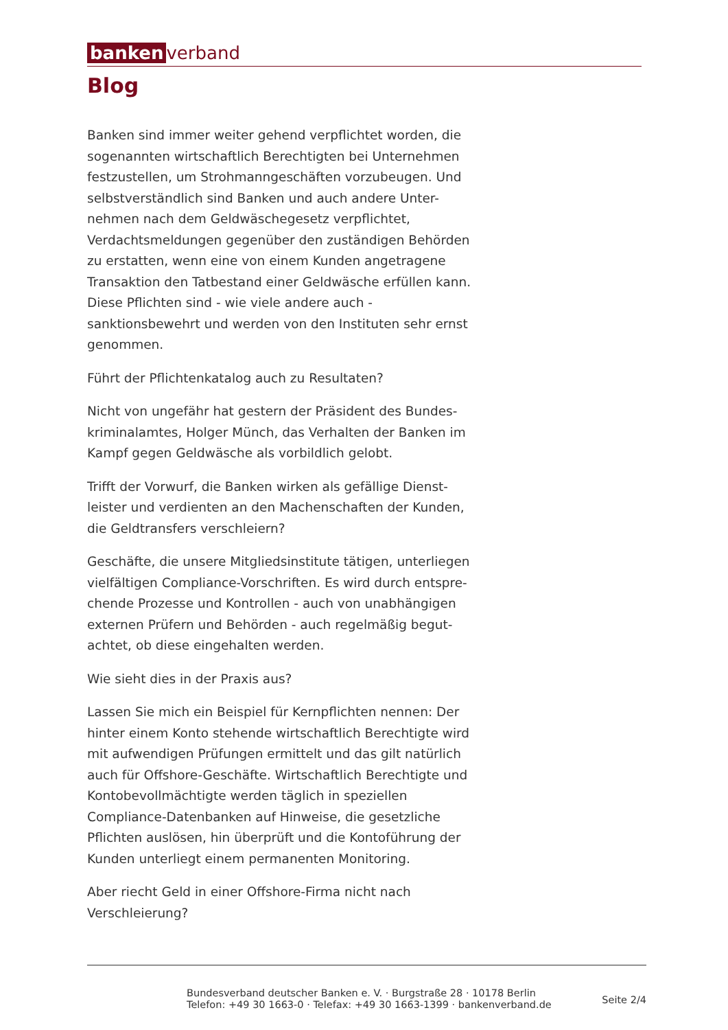banken verband
Blog
Banken sind immer weiter gehend verpflichtet worden, die sogenannten wirtschaftlich Berechtigten bei Unternehmen festzustellen, um Strohmanngeschäften vorzubeugen. Und selbstverständlich sind Banken und auch andere Unter-nehmen nach dem Geldwäschegesetz verpflichtet, Verdachtsmeldungen gegenüber den zuständigen Behörden zu erstatten, wenn eine von einem Kunden angetragene Transaktion den Tatbestand einer Geldwäsche erfüllen kann. Diese Pflichten sind - wie viele andere auch - sanktionsbewehrt und werden von den Instituten sehr ernst genommen.
Führt der Pflichtenkatalog auch zu Resultaten?
Nicht von ungefähr hat gestern der Präsident des Bundes-kriminalamtes, Holger Münch, das Verhalten der Banken im Kampf gegen Geldwäsche als vorbildlich gelobt.
Trifft der Vorwurf, die Banken wirken als gefällige Dienst-leister und verdienten an den Machenschaften der Kunden, die Geldtransfers verschleiern?
Geschäfte, die unsere Mitgliedsinstitute tätigen, unterliegen vielfältigen Compliance-Vorschriften. Es wird durch entspre-chende Prozesse und Kontrollen - auch von unabhängigen externen Prüfern und Behörden - auch regelmäßig begut-achtet, ob diese eingehalten werden.
Wie sieht dies in der Praxis aus?
Lassen Sie mich ein Beispiel für Kernpflichten nennen: Der hinter einem Konto stehende wirtschaftlich Berechtigte wird mit aufwendigen Prüfungen ermittelt und das gilt natürlich auch für Offshore-Geschäfte. Wirtschaftlich Berechtigte und Kontobevollmächtigte werden täglich in speziellen Compliance-Datenbanken auf Hinweise, die gesetzliche Pflichten auslösen, hin überprüft und die Kontoführung der Kunden unterliegt einem permanenten Monitoring.
Aber riecht Geld in einer Offshore-Firma nicht nach Verschleierung?
Bundesverband deutscher Banken e. V. · Burgstraße 28 · 10178 Berlin
Telefon: +49 30 1663-0 · Telefax: +49 30 1663-1399 · bankenverband.de
Seite 2/4